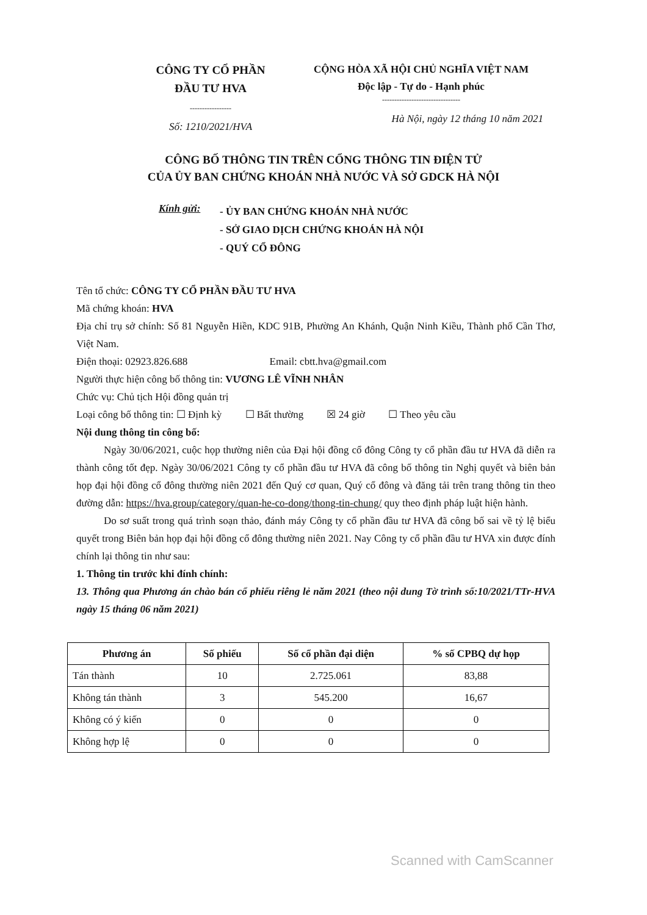CÔNG TY CỔ PHẦN
ĐẦU TƯ HVA
-----------------
Số: 1210/2021/HVA
CỘNG HÒA XÃ HỘI CHỦ NGHĨA VIỆT NAM
Độc lập - Tự do - Hạnh phúc
--------------------------------
Hà Nội, ngày 12 tháng 10 năm 2021
CÔNG BỐ THÔNG TIN TRÊN CỔNG THÔNG TIN ĐIỆN TỬ
CỦA ỦY BAN CHỨNG KHOÁN NHÀ NƯỚC VÀ SỞ GDCK HÀ NỘI
Kính gửi:
- ỦY BAN CHỨNG KHOÁN NHÀ NƯỚC
- SỞ GIAO DỊCH CHỨNG KHOÁN HÀ NỘI
- QUÝ CỔ ĐÔNG
Tên tổ chức: CÔNG TY CỔ PHẦN ĐẦU TƯ HVA
Mã chứng khoán: HVA
Địa chỉ trụ sở chính: Số 81 Nguyễn Hiền, KDC 91B, Phường An Khánh, Quận Ninh Kiều, Thành phố Cần Thơ, Việt Nam.
Điện thoại: 02923.826.688 Email: cbtt.hva@gmail.com
Người thực hiện công bố thông tin: VƯƠNG LÊ VĨNH NHÂN
Chức vụ: Chủ tịch Hội đồng quản trị
Loại công bố thông tin: ☐ Định kỳ ☐ Bất thường ☒ 24 giờ ☐ Theo yêu cầu
Nội dung thông tin công bố:
Ngày 30/06/2021, cuộc họp thường niên của Đại hội đồng cổ đông Công ty cổ phần đầu tư HVA đã diễn ra thành công tốt đẹp. Ngày 30/06/2021 Công ty cổ phần đầu tư HVA đã công bố thông tin Nghị quyết và biên bản họp đại hội đồng cổ đông thường niên 2021 đến Quý cơ quan, Quý cổ đông và đăng tải trên trang thông tin theo đường dẫn: https://hva.group/category/quan-he-co-dong/thong-tin-chung/ quy theo định pháp luật hiện hành.
Do sơ suất trong quá trình soạn thảo, đánh máy Công ty cổ phần đầu tư HVA đã công bố sai về tỷ lệ biểu quyết trong Biên bản họp đại hội đồng cổ đông thường niên 2021. Nay Công ty cổ phần đầu tư HVA xin được đính chính lại thông tin như sau:
1. Thông tin trước khi đính chính:
13. Thông qua Phương án chào bán cổ phiếu riêng lẻ năm 2021 (theo nội dung Tờ trình số:10/2021/TTr-HVA ngày 15 tháng 06 năm 2021)
| Phương án | Số phiếu | Số cổ phần đại diện | % số CPBQ dự họp |
| --- | --- | --- | --- |
| Tán thành | 10 | 2.725.061 | 83,88 |
| Không tán thành | 3 | 545.200 | 16,67 |
| Không có ý kiến | 0 | 0 | 0 |
| Không hợp lệ | 0 | 0 | 0 |
Scanned with CamScanner